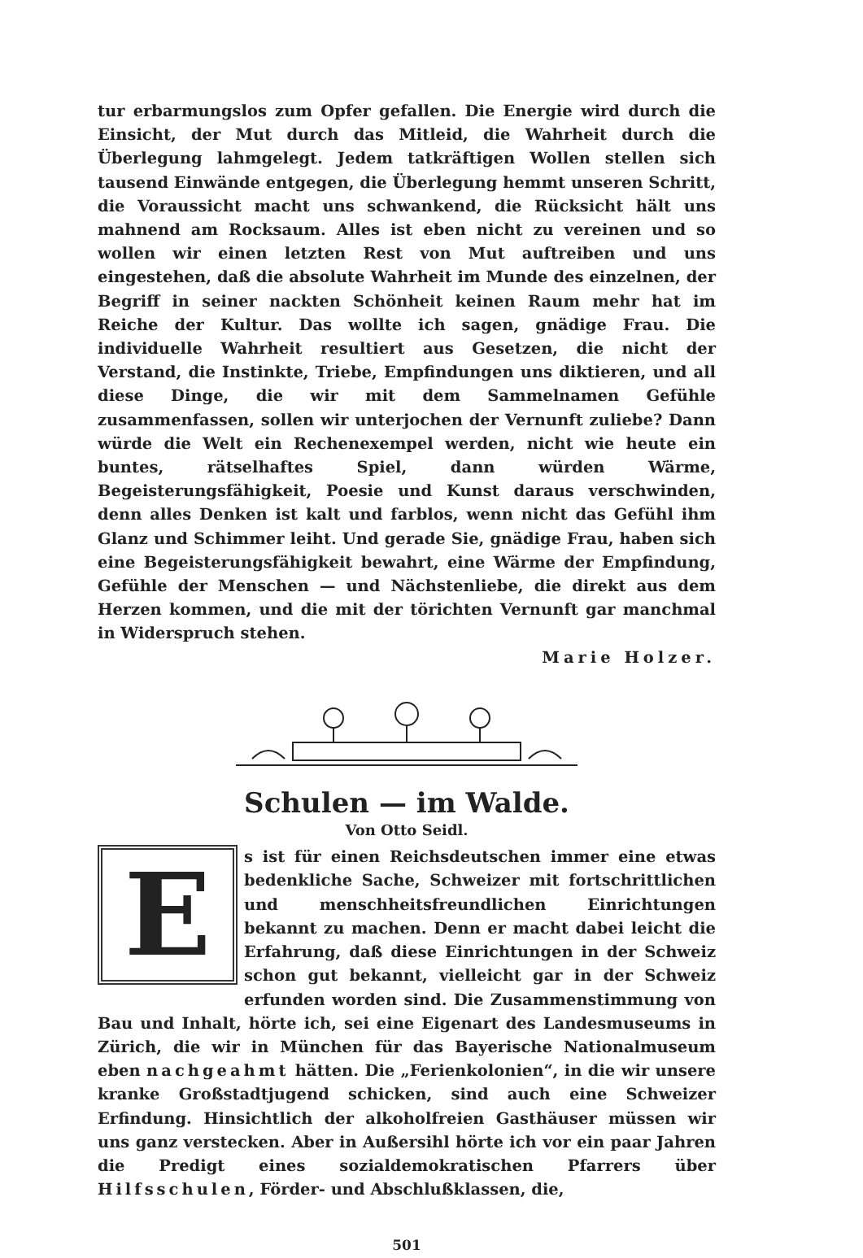tur erbarmungslos zum Opfer gefallen. Die Energie wird durch die Einsicht, der Mut durch das Mitleid, die Wahrheit durch die Überlegung lahmgelegt. Jedem tatkräftigen Wollen stellen sich tausend Einwände entgegen, die Überlegung hemmt unseren Schritt, die Voraussicht macht uns schwankend, die Rücksicht hält uns mahnend am Rocksaum. Alles ist eben nicht zu vereinen und so wollen wir einen letzten Rest von Mut auftreiben und uns eingestehen, daß die absolute Wahrheit im Munde des einzelnen, der Begriff in seiner nackten Schönheit keinen Raum mehr hat im Reiche der Kultur. Das wollte ich sagen, gnädige Frau. Die individuelle Wahrheit resultiert aus Gesetzen, die nicht der Verstand, die Instinkte, Triebe, Empfindungen uns diktieren, und all diese Dinge, die wir mit dem Sammelnamen Gefühle zusammenfassen, sollen wir unterjochen der Vernunft zuliebe? Dann würde die Welt ein Rechenexempel werden, nicht wie heute ein buntes, rätselhaftes Spiel, dann würden Wärme, Begeisterungsfähigkeit, Poesie und Kunst daraus verschwinden, denn alles Denken ist kalt und farblos, wenn nicht das Gefühl ihm Glanz und Schimmer leiht. Und gerade Sie, gnädige Frau, haben sich eine Begeisterungsfähigkeit bewahrt, eine Wärme der Empfindung, Gefühle der Menschen — und Nächstenliebe, die direkt aus dem Herzen kommen, und die mit der törichten Vernunft gar manchmal in Widerspruch stehen.
Marie Holzer.
Schulen — im Walde.
Von Otto Seidl.
E
s ist für einen Reichsdeutschen immer eine etwas bedenkliche Sache, Schweizer mit fortschrittlichen und menschheitsfreundlichen Einrichtungen bekannt zu machen. Denn er macht dabei leicht die Erfahrung, daß diese Einrichtungen in der Schweiz schon gut bekannt, vielleicht gar in der Schweiz erfunden worden sind. Die Zusammenstimmung von Bau und Inhalt, hörte ich, sei eine Eigenart des Landesmuseums in Zürich, die wir in München für das Bayerische Nationalmuseum eben nachgeahmt hätten. Die „Ferienkolonien“, in die wir unsere kranke Großstadtjugend schicken, sind auch eine Schweizer Erfindung. Hinsichtlich der alkoholfreien Gasthäuser müssen wir uns ganz verstecken. Aber in Außersihl hörte ich vor ein paar Jahren die Predigt eines sozialdemokratischen Pfarrers über Hilfsschulen, Förder- und Abschlußklassen, die,
501